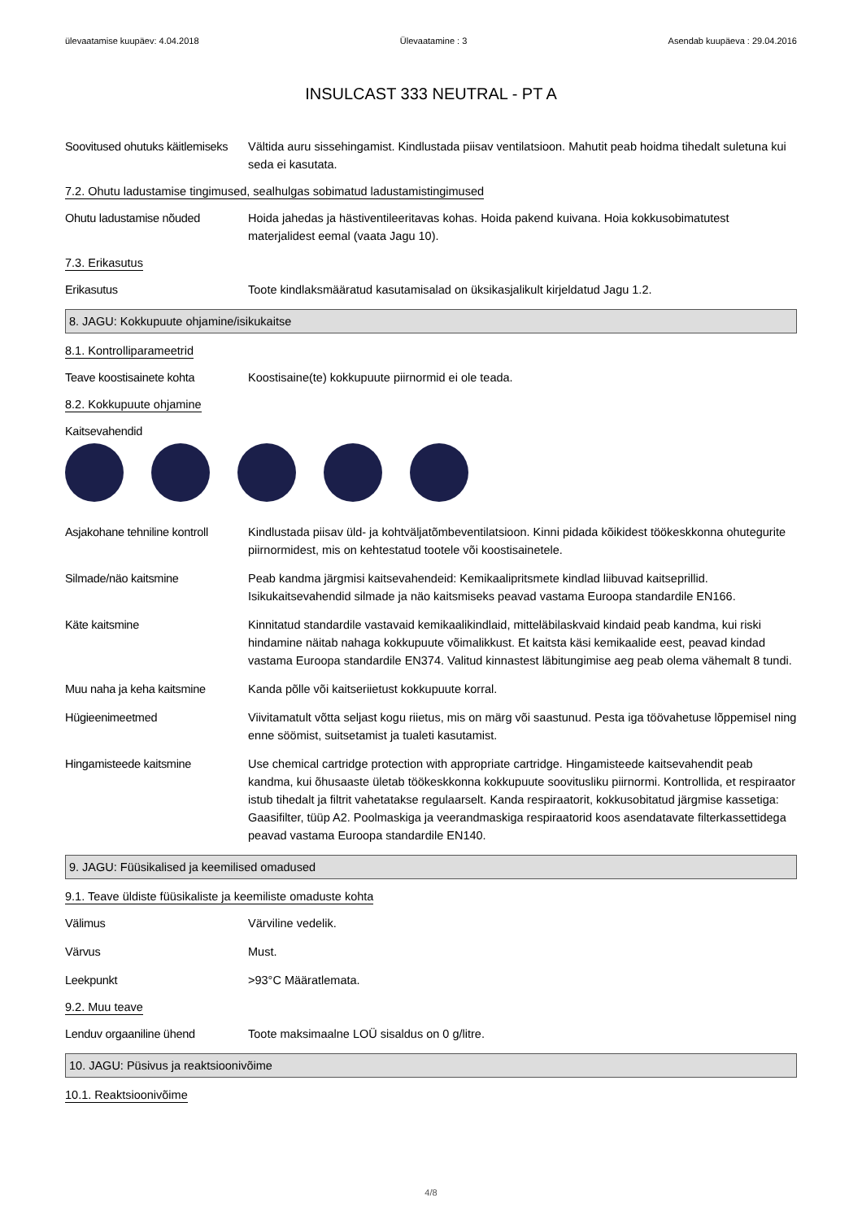ülevaatamise kuupäev: 4.04.2018 Ülevaatamine : 3 Asendab kuupäeva : 29.04.2016
INSULCAST 333 NEUTRAL - PT A
Soovitused ohutuks käitlemiseks
Vältida auru sissehingamist. Kindlustada piisav ventilatsioon. Mahutit peab hoidma tihedalt suletuna kui seda ei kasutata.
7.2. Ohutu ladustamise tingimused, sealhulgas sobimatud ladustamistingimused
Ohutu ladustamise nõuded Hoida jahedas ja hästiventileeritavas kohas. Hoida pakend kuivana. Hoia kokkusobimatutest materjalidest eemal (vaata Jagu 10).
7.3. Erikasutus
Erikasutus Toote kindlaksmääratud kasutamisalad on üksikasjalikult kirjeldatud Jagu 1.2.
8. JAGU: Kokkupuute ohjamine/isikukaitse
8.1. Kontrolliparameetrid
Teave koostisainete kohta Koostisaine(te) kokkupuute piirnormid ei ole teada.
8.2. Kokkupuute ohjamine
Kaitsevahendid
Asjakohane tehniline kontroll
Kindlustada piisav üld- ja kohtväljatõmbeventilatsioon. Kinni pidada kõikidest töökeskkonna ohutegurite piirnormidest, mis on kehtestatud tootele või koostisainetele.
Silmade/näo kaitsmine Peab kandma järgmisi kaitsevahendeid: Kemikaalipritsmete kindlad liibuvad kaitseprillid. Isikukaitsevahendid silmade ja näo kaitsmiseks peavad vastama Euroopa standardile EN166.
Käte kaitsmine Kinnitatud standardile vastavaid kemikaalikindlaid, mitteläbilaskvaid kindaid peab kandma, kui riski hindamine näitab nahaga kokkupuute võimalikkust. Et kaitsta käsi kemikaalide eest, peavad kindad vastama Euroopa standardile EN374. Valitud kinnastest läbitungimise aeg peab olema vähemalt 8 tundi.
Muu naha ja keha kaitsmine
Kanda põlle või kaitseriietust kokkupuute korral.
Hügieenimeetmed Viivitamatult võtta seljast kogu riietus, mis on märg või saastunud. Pesta iga töövahetuse lõppemisel ning enne söömist, suitsetamist ja tualeti kasutamist.
Hingamisteede kaitsmine Use chemical cartridge protection with appropriate cartridge. Hingamisteede kaitsevahendit peab kandma, kui õhusaaste ületab töökeskkonna kokkupuute soovitusliku piirnormi. Kontrollida, et respiraator istub tihedalt ja filtrit vahetatakse regulaarselt. Kanda respiraatorit, kokkusobitatud järgmise kassetiga: Gaasifilter, tüüp A2. Poolmaskiga ja veerandmaskiga respiraatorid koos asendatavate filterkassettidega peavad vastama Euroopa standardile EN140.
9. JAGU: Füüsikalised ja keemilised omadused
9.1. Teave üldiste füüsikaliste ja keemiliste omaduste kohta
Välimus Värviline vedelik.
Värvus Must.
Leekpunkt >93°C Määratlemata.
9.2. Muu teave
Lenduv orgaaniline ühend Toote maksimaalne LOÜ sisaldus on 0 g/litre.
10. JAGU: Püsivus ja reaktsioonivõime
10.1. Reaktsioonivõime
4/8